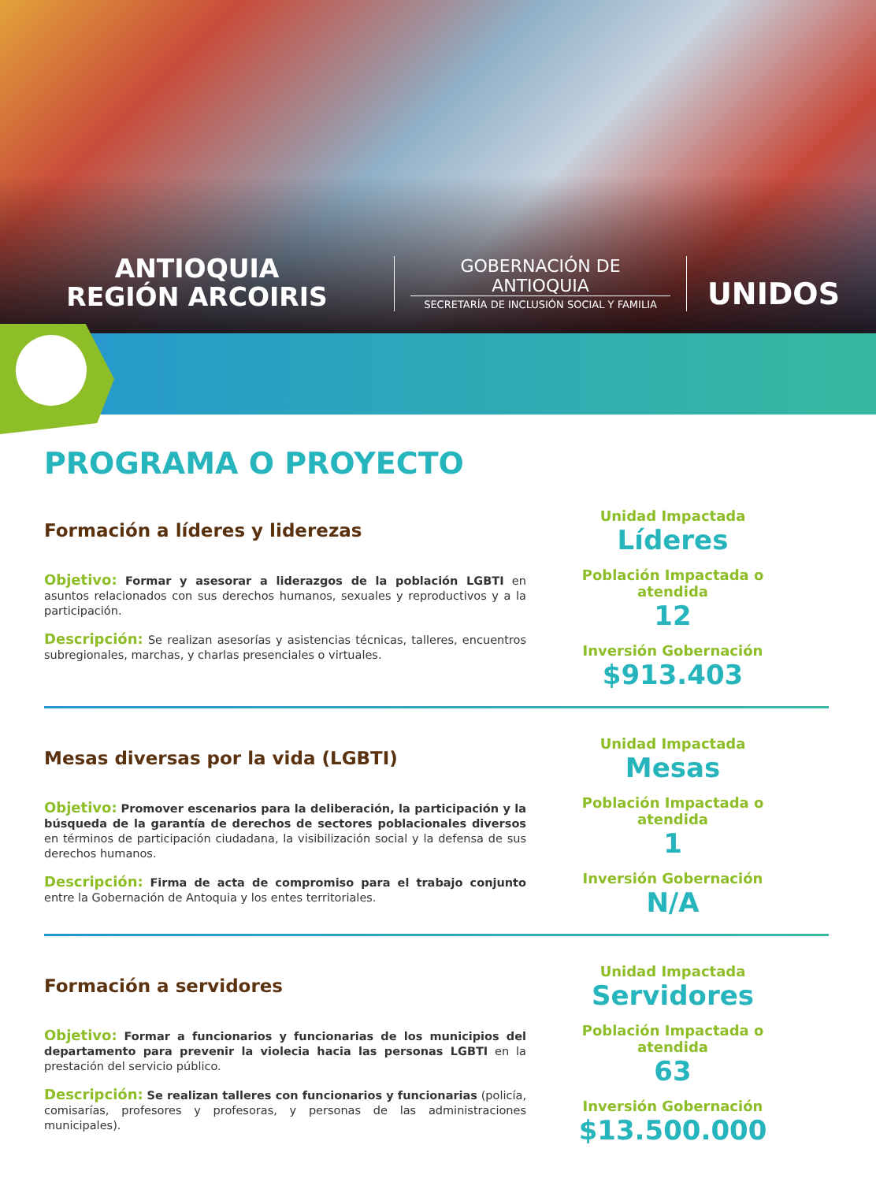ANTIOQUIA
REGIÓN ARCOIRIS
GOBERNACIÓN DE ANTIOQUIA
SECRETARÍA DE INCLUSIÓN SOCIAL Y FAMILIA
UNIDOS
PROGRAMA O PROYECTO
Formación a líderes y liderezas
Objetivo: Formar y asesorar a liderazgos de la población LGBTI en asuntos relacionados con sus derechos humanos, sexuales y reproductivos y a la participación.
Descripción: Se realizan asesorías y asistencias técnicas, talleres, encuentros subregionales, marchas, y charlas presenciales o virtuales.
Unidad Impactada
Líderes
Población Impactada o atendida
12
Inversión Gobernación
$913.403
Mesas diversas por la vida (LGBTI)
Objetivo: Promover escenarios para la deliberación, la participación y la búsqueda de la garantía de derechos de sectores poblacionales diversos en términos de participación ciudadana, la visibilización social y la defensa de sus derechos humanos.
Descripción: Firma de acta de compromiso para el trabajo conjunto entre la Gobernación de Antoquia y los entes territoriales.
Unidad Impactada
Mesas
Población Impactada o atendida
1
Inversión Gobernación
N/A
Formación a servidores
Objetivo: Formar a funcionarios y funcionarias de los municipios del departamento para prevenir la violecia hacia las personas LGBTI en la prestación del servicio público.
Descripción: Se realizan talleres con funcionarios y funcionarias (policía, comisarías, profesores y profesoras, y personas de las administraciones municipales).
Unidad Impactada
Servidores
Población Impactada o atendida
63
Inversión Gobernación
$13.500.000